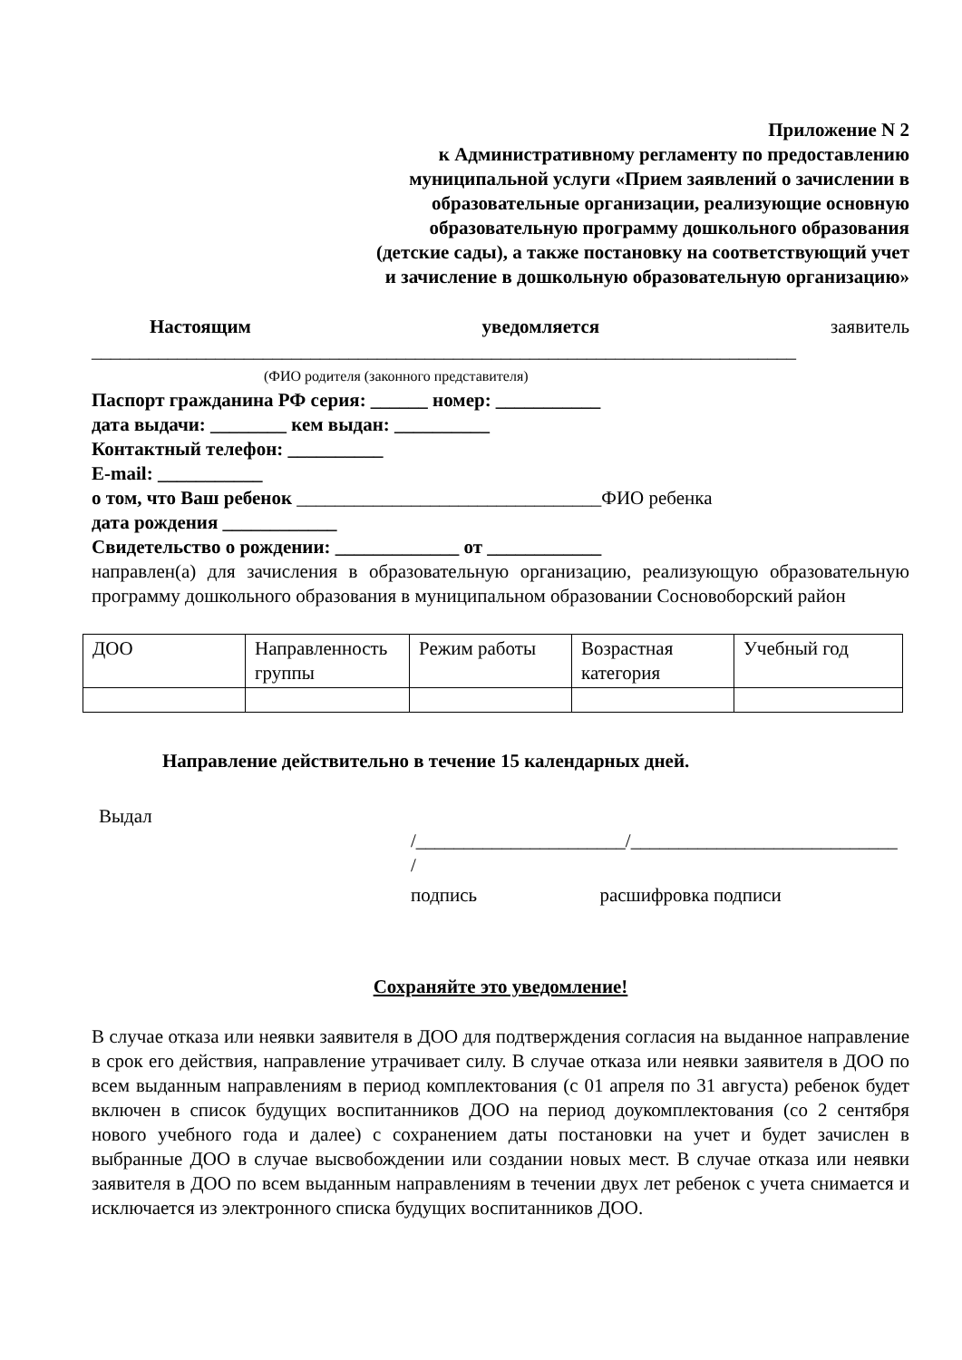Приложение N 2
к Административному регламенту по предоставлению
муниципальной услуги «Прием заявлений о зачислении в
образовательные организации, реализующие основную
образовательную программу дошкольного образования
(детские сады), а также постановку на соответствующий учет
и зачисление в дошкольную образовательную организацию»
Настоящим уведомляется заявитель
__________________________________________________________________________
(ФИО родителя (законного представителя)
Паспорт гражданина РФ серия: ______ номер: ___________
дата выдачи: ________ кем выдан: __________
Контактный телефон: __________
E-mail: ___________
о том, что Ваш ребенок ________________________________ФИО ребенка
дата рождения ____________
Свидетельство о рождении: _____________ от ____________
направлен(а) для зачисления в образовательную организацию, реализующую образовательную программу дошкольного образования в муниципальном образовании Сосновоборский район
| ДОО | Направленность группы | Режим работы | Возрастная категория | Учебный год |
Направление действительно в течение 15 календарных дней.
Выдал
/______________________/____________________________
/
подпись расшифровка подписи
Сохраняйте это уведомление!
В случае отказа или неявки заявителя в ДОО для подтверждения согласия на выданное направление в срок его действия, направление утрачивает силу. В случае отказа или неявки заявителя в ДОО по всем выданным направлениям в период комплектования (с 01 апреля по 31 августа) ребенок будет включен в список будущих воспитанников ДОО на период доукомплектования (со 2 сентября нового учебного года и далее) с сохранением даты постановки на учет и будет зачислен в выбранные ДОО в случае высвобождении или создании новых мест. В случае отказа или неявки заявителя в ДОО по всем выданным направлениям в течении двух лет ребенок с учета снимается и исключается из электронного списка будущих воспитанников ДОО.